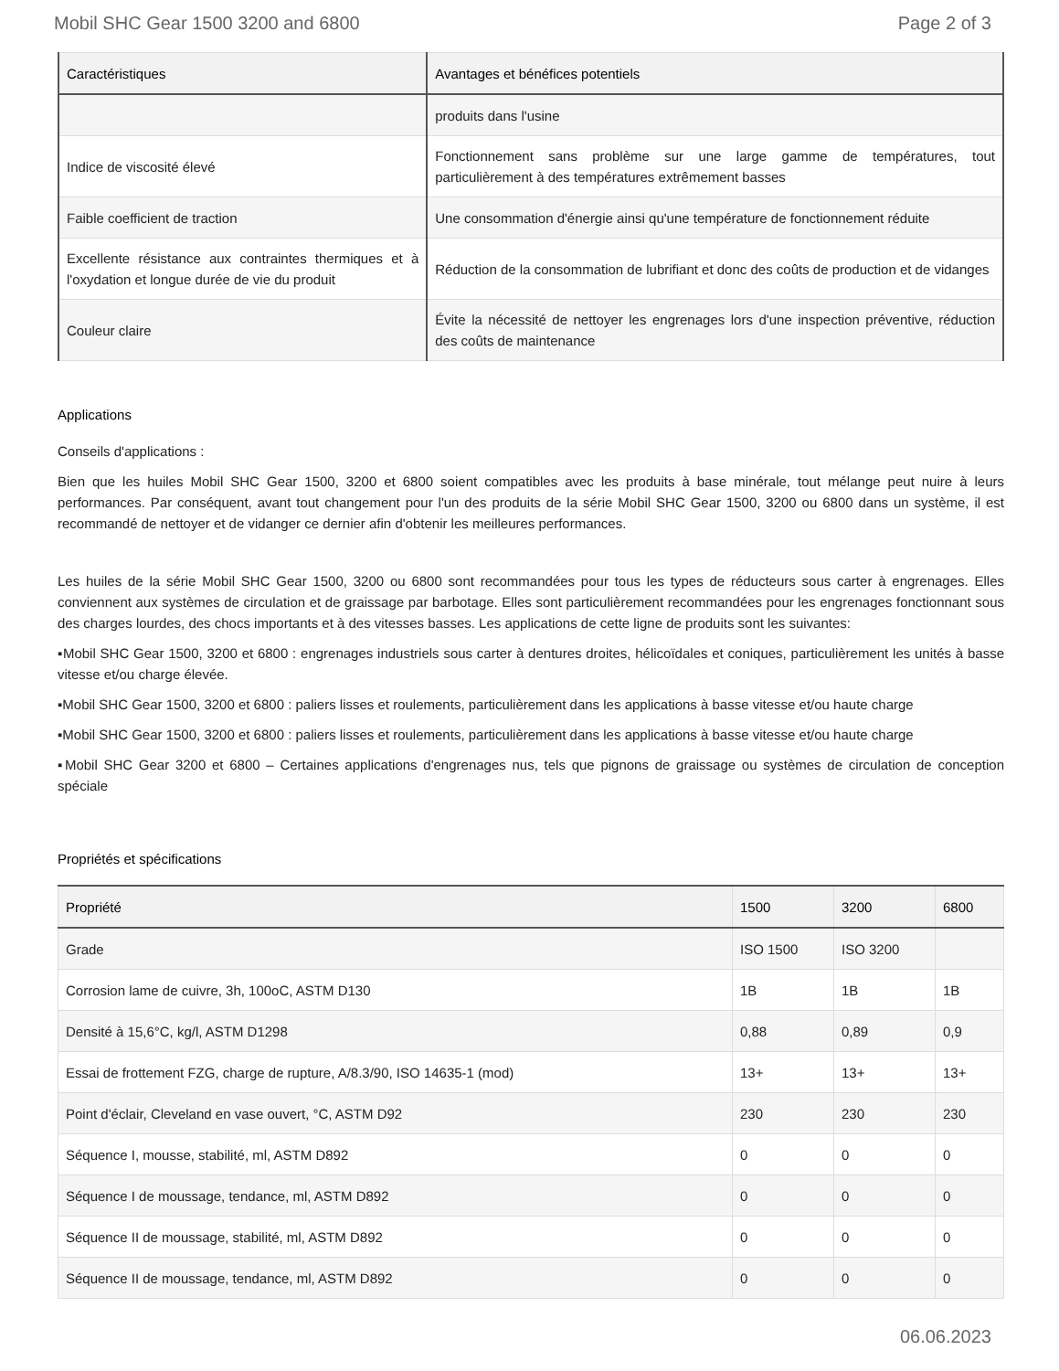Mobil SHC Gear 1500 3200 and 6800 Page 2 of 3
| Caractéristiques | Avantages et bénéfices potentiels |
| --- | --- |
| | produits dans l'usine |
| Indice de viscosité élevé | Fonctionnement sans problème sur une large gamme de températures, tout particulièrement à des températures extrêmement basses |
| Faible coefficient de traction | Une consommation d'énergie ainsi qu'une température de fonctionnement réduite |
| Excellente résistance aux contraintes thermiques et à l'oxydation et longue durée de vie du produit | Réduction de la consommation de lubrifiant et donc des coûts de production et de vidanges |
| Couleur claire | Évite la nécessité de nettoyer les engrenages lors d'une inspection préventive, réduction des coûts de maintenance |
Applications
Conseils d'applications :
Bien que les huiles Mobil SHC Gear 1500, 3200 et 6800 soient compatibles avec les produits à base minérale, tout mélange peut nuire à leurs performances. Par conséquent, avant tout changement pour l'un des produits de la série Mobil SHC Gear 1500, 3200 ou 6800 dans un système, il est recommandé de nettoyer et de vidanger ce dernier afin d'obtenir les meilleures performances.
Les huiles de la série Mobil SHC Gear 1500, 3200 ou 6800 sont recommandées pour tous les types de réducteurs sous carter à engrenages. Elles conviennent aux systèmes de circulation et de graissage par barbotage. Elles sont particulièrement recommandées pour les engrenages fonctionnant sous des charges lourdes, des chocs importants et à des vitesses basses. Les applications de cette ligne de produits sont les suivantes:
▪Mobil SHC Gear 1500, 3200 et 6800 : engrenages industriels sous carter à dentures droites, hélicoïdales et coniques, particulièrement les unités à basse vitesse et/ou charge élevée.
▪Mobil SHC Gear 1500, 3200 et 6800 : paliers lisses et roulements, particulièrement dans les applications à basse vitesse et/ou haute charge
▪Mobil SHC Gear 1500, 3200 et 6800 : paliers lisses et roulements, particulièrement dans les applications à basse vitesse et/ou haute charge
▪Mobil SHC Gear 3200 et 6800 – Certaines applications d'engrenages nus, tels que pignons de graissage ou systèmes de circulation de conception spéciale
Propriétés et spécifications
| Propriété | 1500 | 3200 | 6800 |
| --- | --- | --- | --- |
| Grade | ISO 1500 | ISO 3200 | |
| Corrosion lame de cuivre, 3h, 100oC, ASTM D130 | 1B | 1B | 1B |
| Densité à 15,6°C, kg/l, ASTM D1298 | 0,88 | 0,89 | 0,9 |
| Essai de frottement FZG, charge de rupture, A/8.3/90, ISO 14635-1 (mod) | 13+ | 13+ | 13+ |
| Point d'éclair, Cleveland en vase ouvert, °C, ASTM D92 | 230 | 230 | 230 |
| Séquence I, mousse, stabilité, ml, ASTM D892 | 0 | 0 | 0 |
| Séquence I de moussage, tendance, ml, ASTM D892 | 0 | 0 | 0 |
| Séquence II de moussage, stabilité, ml, ASTM D892 | 0 | 0 | 0 |
| Séquence II de moussage, tendance, ml, ASTM D892 | 0 | 0 | 0 |
06.06.2023